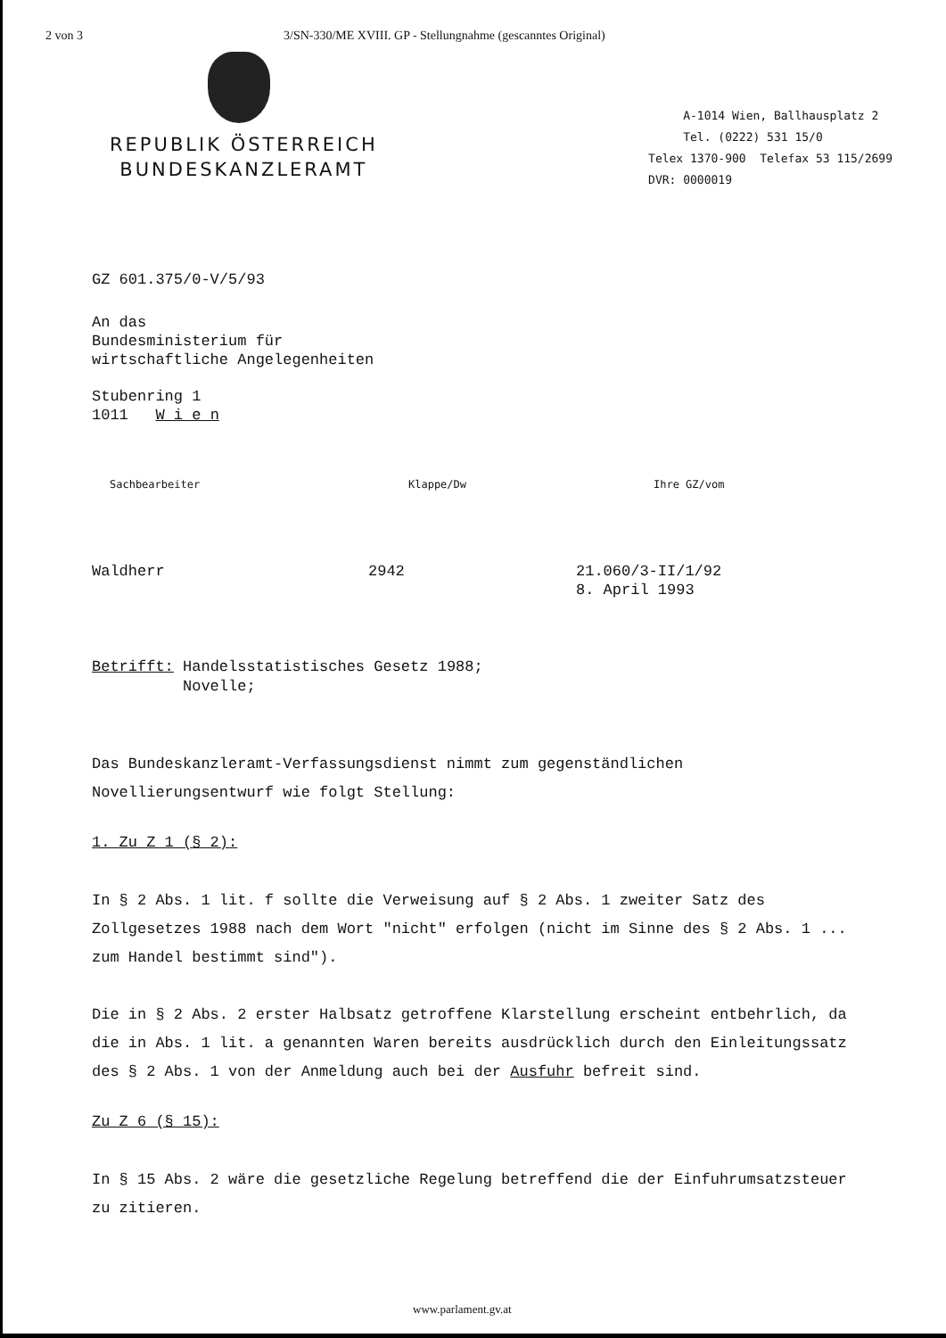2 von 3 3/SN-330/ME XVIII. GP - Stellungnahme (gescanntes Original)
REPUBLIK ÖSTERREICH
BUNDESKANZLERAMT
A-1014 Wien, Ballhausplatz 2
Tel. (0222) 531 15/0
Telex 1370-900 Telefax 53 115/2699
DVR: 0000019
GZ 601.375/0-V/5/93
An das
Bundesministerium für
wirtschaftliche Angelegenheiten
Stubenring 1
1011 W i e n
Sachbearbeiter Klappe/Dw Ihre GZ/vom
Waldherr 2942 21.060/3-II/1/92
8. April 1993
Betrifft: Handelsstatistisches Gesetz 1988;
Novelle;
Das Bundeskanzleramt-Verfassungsdienst nimmt zum gegenständlichen Novellierungsentwurf wie folgt Stellung:
1. Zu Z 1 (§ 2):
In § 2 Abs. 1 lit. f sollte die Verweisung auf § 2 Abs. 1 zweiter Satz des Zollgesetzes 1988 nach dem Wort "nicht" erfolgen (nicht im Sinne des § 2 Abs. 1 ... zum Handel bestimmt sind").
Die in § 2 Abs. 2 erster Halbsatz getroffene Klarstellung erscheint entbehrlich, da die in Abs. 1 lit. a genannten Waren bereits ausdrücklich durch den Einleitungssatz des § 2 Abs. 1 von der Anmeldung auch bei der Ausfuhr befreit sind.
Zu Z 6 (§ 15):
In § 15 Abs. 2 wäre die gesetzliche Regelung betreffend die der Einfuhrumsatzsteuer zu zitieren.
www.parlament.gv.at